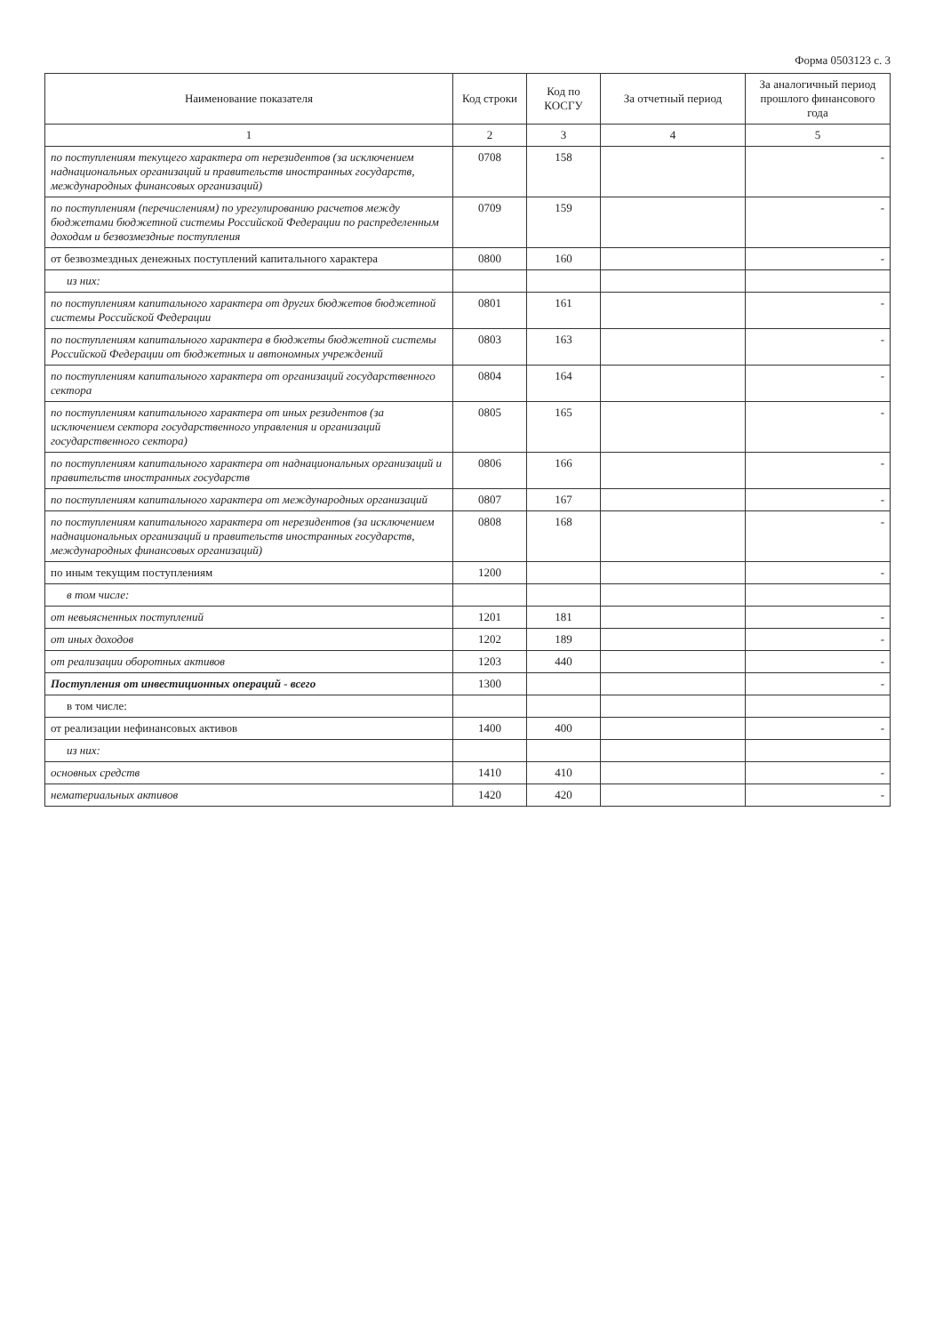Форма 0503123 с. 3
| Наименование показателя | Код строки | Код по КОСГУ | За отчетный период | За аналогичный период прошлого финансового года |
| --- | --- | --- | --- | --- |
| 1 | 2 | 3 | 4 | 5 |
| по поступлениям текущего характера от нерезидентов (за исключением наднациональных организаций и правительств иностранных государств, международных финансовых организаций) | 0708 | 158 | | - |
| по поступлениям (перечислениям) по урегулированию расчетов между бюджетами бюджетной системы Российской Федерации по распределенным доходам и безвозмездные поступления | 0709 | 159 | | - |
| от безвозмездных денежных поступлений капитального характера | 0800 | 160 | | - |
| из них: | | | | |
| по поступлениям капитального характера от других бюджетов бюджетной системы Российской Федерации | 0801 | 161 | | - |
| по поступлениям капитального характера в бюджеты бюджетной системы Российской Федерации от бюджетных и автономных учреждений | 0803 | 163 | | - |
| по поступлениям капитального характера от организаций государственного сектора | 0804 | 164 | | - |
| по поступлениям капитального характера от иных резидентов (за исключением сектора государственного управления и организаций государственного сектора) | 0805 | 165 | | - |
| по поступлениям капитального характера от наднациональных организаций и правительств иностранных государств | 0806 | 166 | | - |
| по поступлениям капитального характера от международных организаций | 0807 | 167 | | - |
| по поступлениям капитального характера от нерезидентов (за исключением наднациональных организаций и правительств иностранных государств, международных финансовых организаций) | 0808 | 168 | | - |
| по иным текущим поступлениям | 1200 | | | - |
| в том числе: | | | | |
| от невыясненных поступлений | 1201 | 181 | | - |
| от иных доходов | 1202 | 189 | | - |
| от реализации оборотных активов | 1203 | 440 | | - |
| Поступления от инвестиционных операций - всего | 1300 | | | - |
| в том числе: | | | | |
| от реализации нефинансовых активов | 1400 | 400 | | - |
| из них: | | | | |
| основных средств | 1410 | 410 | | - |
| нематериальных активов | 1420 | 420 | | - |